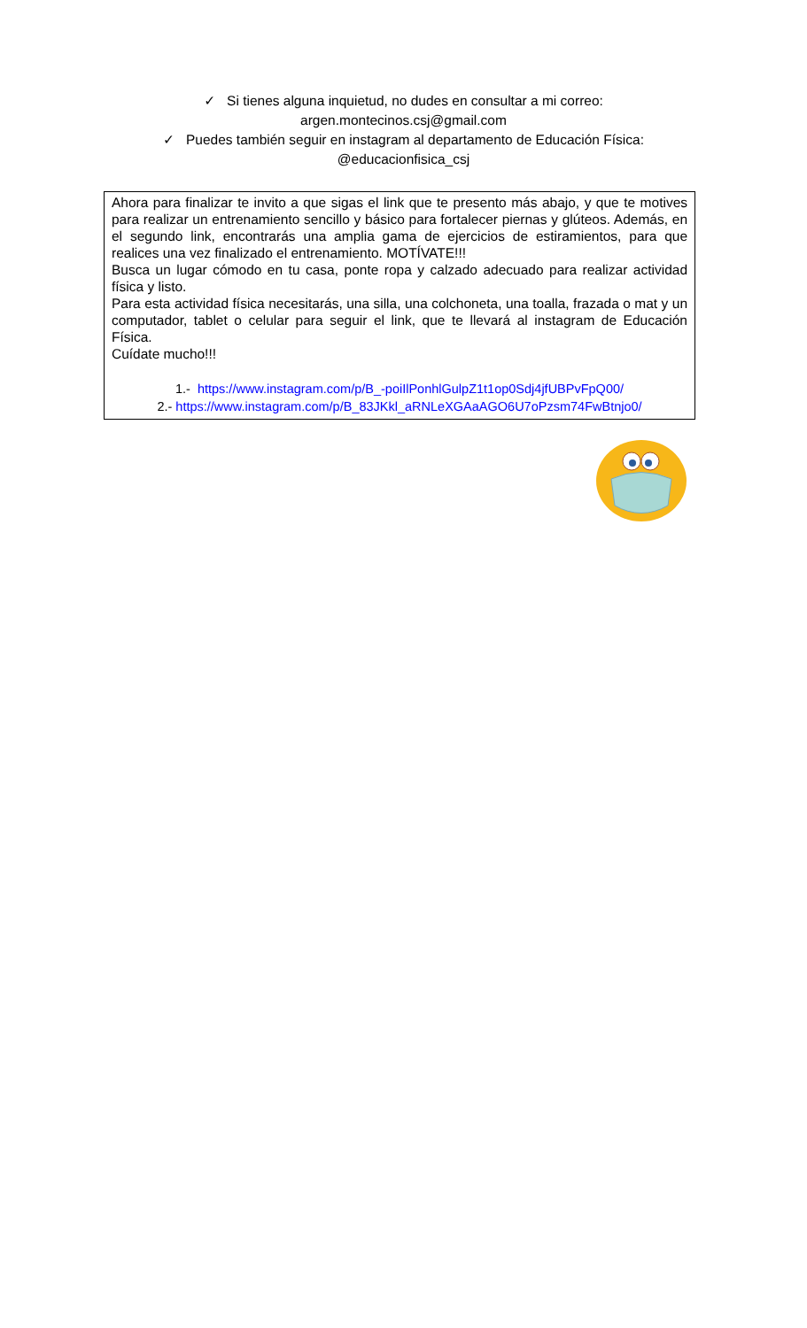✓ Si tienes alguna inquietud, no dudes en consultar a mi correo:
argen.montecinos.csj@gmail.com
✓ Puedes también seguir en instagram al departamento de Educación Física:
@educacionfisica_csj
Ahora para finalizar te invito a que sigas el link que te presento más abajo, y que te motives para realizar un entrenamiento sencillo y básico para fortalecer piernas y glúteos. Además, en el segundo link, encontrarás una amplia gama de ejercicios de estiramientos, para que realices una vez finalizado el entrenamiento. MOTÍVATE!!!
Busca un lugar cómodo en tu casa, ponte ropa y calzado adecuado para realizar actividad física y listo.
Para esta actividad física necesitarás, una silla, una colchoneta, una toalla, frazada o mat y un computador, tablet o celular para seguir el link, que te llevará al instagram de Educación Física.
Cuídate mucho!!!
1.- https://www.instagram.com/p/B_-poiIlPonhlGulpZ1t1op0Sdj4jfUBPvFpQ00/
2.- https://www.instagram.com/p/B_83JKkl_aRNLeXGAaAGO6U7oPzsm74FwBtnjo0/